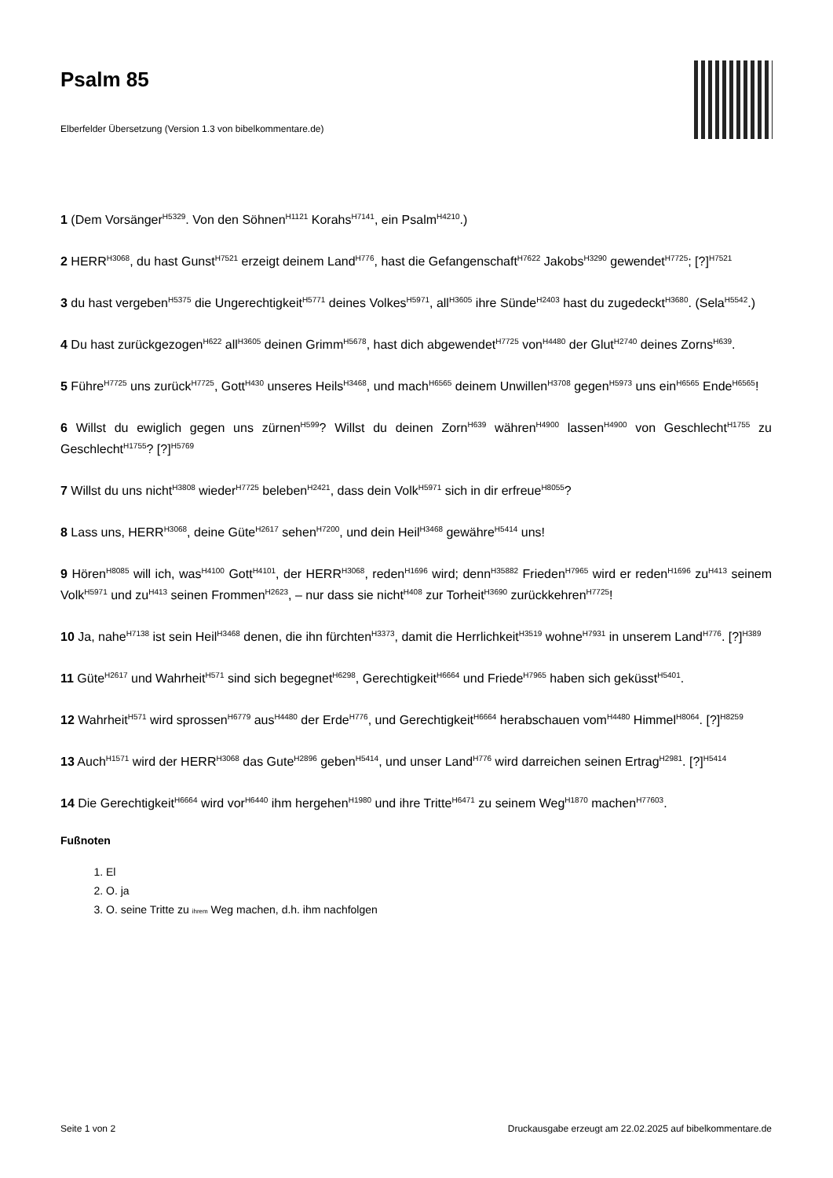Psalm 85
Elberfelder Übersetzung (Version 1.3 von bibelkommentare.de)
1 (Dem Vorsänger<sup>H5329</sup>. Von den Söhnen<sup>H1121</sup> Korahs<sup>H7141</sup>, ein Psalm<sup>H4210</sup>.)
2 HERR<sup>H3068</sup>, du hast Gunst<sup>H7521</sup> erzeigt deinem Land<sup>H776</sup>, hast die Gefangenschaft<sup>H7622</sup> Jakobs<sup>H3290</sup> gewendet<sup>H7725</sup>; [?]<sup>H7521</sup>
3 du hast vergeben<sup>H5375</sup> die Ungerechtigkeit<sup>H5771</sup> deines Volkes<sup>H5971</sup>, all<sup>H3605</sup> ihre Sünde<sup>H2403</sup> hast du zugedeckt<sup>H3680</sup>. (Sela<sup>H5542</sup>.)
4 Du hast zurückgezogen<sup>H622</sup> all<sup>H3605</sup> deinen Grimm<sup>H5678</sup>, hast dich abgewendet<sup>H7725</sup> von<sup>H4480</sup> der Glut<sup>H2740</sup> deines Zorns<sup>H639</sup>.
5 Führe<sup>H7725</sup> uns zurück<sup>H7725</sup>, Gott<sup>H430</sup> unseres Heils<sup>H3468</sup>, und mach<sup>H6565</sup> deinem Unwillen<sup>H3708</sup> gegen<sup>H5973</sup> uns ein<sup>H6565</sup> Ende<sup>H6565</sup>!
6 Willst du ewiglich gegen uns zürnen<sup>H599</sup>? Willst du deinen Zorn<sup>H639</sup> währen<sup>H4900</sup> lassen<sup>H4900</sup> von Geschlecht<sup>H1755</sup> zu Geschlecht<sup>H1755</sup>? [?]<sup>H5769</sup>
7 Willst du uns nicht<sup>H3808</sup> wieder<sup>H7725</sup> beleben<sup>H2421</sup>, dass dein Volk<sup>H5971</sup> sich in dir erfreue<sup>H8055</sup>?
8 Lass uns, HERR<sup>H3068</sup>, deine Güte<sup>H2617</sup> sehen<sup>H7200</sup>, und dein Heil<sup>H3468</sup> gewähre<sup>H5414</sup> uns!
9 Hören<sup>H8085</sup> will ich, was<sup>H4100</sup> Gott<sup>H4101</sup>, der HERR<sup>H3068</sup>, reden<sup>H1696</sup> wird; denn<sup>H35882</sup> Frieden<sup>H7965</sup> wird er reden<sup>H1696</sup> zu<sup>H413</sup> seinem Volk<sup>H5971</sup> und zu<sup>H413</sup> seinen Frommen<sup>H2623</sup>, – nur dass sie nicht<sup>H408</sup> zur Torheit<sup>H3690</sup> zurückkehren<sup>H7725</sup>!
10 Ja, nahe<sup>H7138</sup> ist sein Heil<sup>H3468</sup> denen, die ihn fürchten<sup>H3373</sup>, damit die Herrlichkeit<sup>H3519</sup> wohne<sup>H7931</sup> in unserem Land<sup>H776</sup>. [?]<sup>H389</sup>
11 Güte<sup>H2617</sup> und Wahrheit<sup>H571</sup> sind sich begegnet<sup>H6298</sup>, Gerechtigkeit<sup>H6664</sup> und Friede<sup>H7965</sup> haben sich geküsst<sup>H5401</sup>.
12 Wahrheit<sup>H571</sup> wird sprossen<sup>H6779</sup> aus<sup>H4480</sup> der Erde<sup>H776</sup>, und Gerechtigkeit<sup>H6664</sup> herabschauen vom<sup>H4480</sup> Himmel<sup>H8064</sup>. [?]<sup>H8259</sup>
13 Auch<sup>H1571</sup> wird der HERR<sup>H3068</sup> das Gute<sup>H2896</sup> geben<sup>H5414</sup>, und unser Land<sup>H776</sup> wird darreichen seinen Ertrag<sup>H2981</sup>. [?]<sup>H5414</sup>
14 Die Gerechtigkeit<sup>H6664</sup> wird vor<sup>H6440</sup> ihm hergehen<sup>H1980</sup> und ihre Tritte<sup>H6471</sup> zu seinem Weg<sup>H1870</sup> machen<sup>H77603</sup>.
Fußnoten
1. El
2. O. ja
3. O. seine Tritte zu ihrem Weg machen, d.h. ihm nachfolgen
Seite 1 von 2 Druckausgabe erzeugt am 22.02.2025 auf bibelkommentare.de